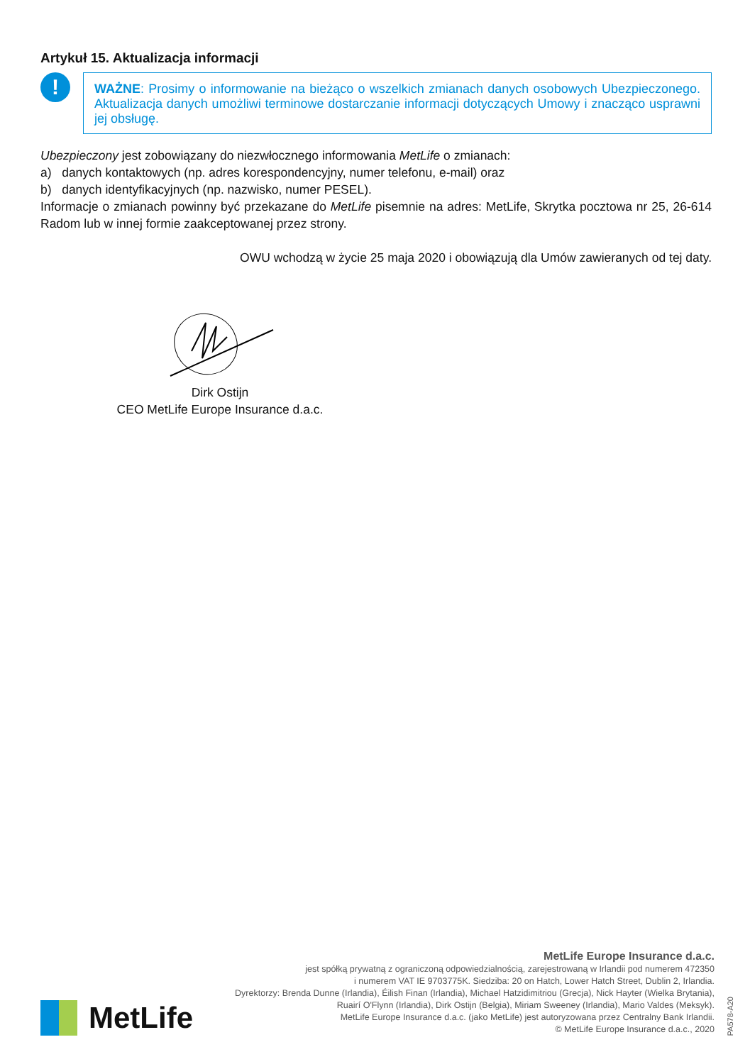Artykuł 15. Aktualizacja informacji
!
WAŻNE: Prosimy o informowanie na bieżąco o wszelkich zmianach danych osobowych Ubezpieczonego. Aktualizacja danych umożliwi terminowe dostarczanie informacji dotyczących Umowy i znacząco usprawni jej obsługę.
Ubezpieczony jest zobowiązany do niezwłocznego informowania MetLife o zmianach:
a) danych kontaktowych (np. adres korespondencyjny, numer telefonu, e-mail) oraz
b) danych identyfikacyjnych (np. nazwisko, numer PESEL).
Informacje o zmianach powinny być przekazane do MetLife pisemnie na adres: MetLife, Skrytka pocztowa nr 25, 26-614 Radom lub w innej formie zaakceptowanej przez strony.
OWU wchodzą w życie 25 maja 2020 i obowiązują dla Umów zawieranych od tej daty.
Dirk Ostijn
CEO MetLife Europe Insurance d.a.c.
MetLife
MetLife Europe Insurance d.a.c.
jest spółką prywatną z ograniczoną odpowiedzialnością, zarejestrowaną w Irlandii pod numerem 472350
i numerem VAT IE 9703775K. Siedziba: 20 on Hatch, Lower Hatch Street, Dublin 2, Irlandia.
Dyrektorzy: Brenda Dunne (Irlandia), Éilish Finan (Irlandia), Michael Hatzidimitriou (Grecja), Nick Hayter (Wielka Brytania),
Ruairí O'Flynn (Irlandia), Dirk Ostijn (Belgia), Miriam Sweeney (Irlandia), Mario Valdes (Meksyk).
MetLife Europe Insurance d.a.c. (jako MetLife) jest autoryzowana przez Centralny Bank Irlandii.
© MetLife Europe Insurance d.a.c., 2020
PA578-A20